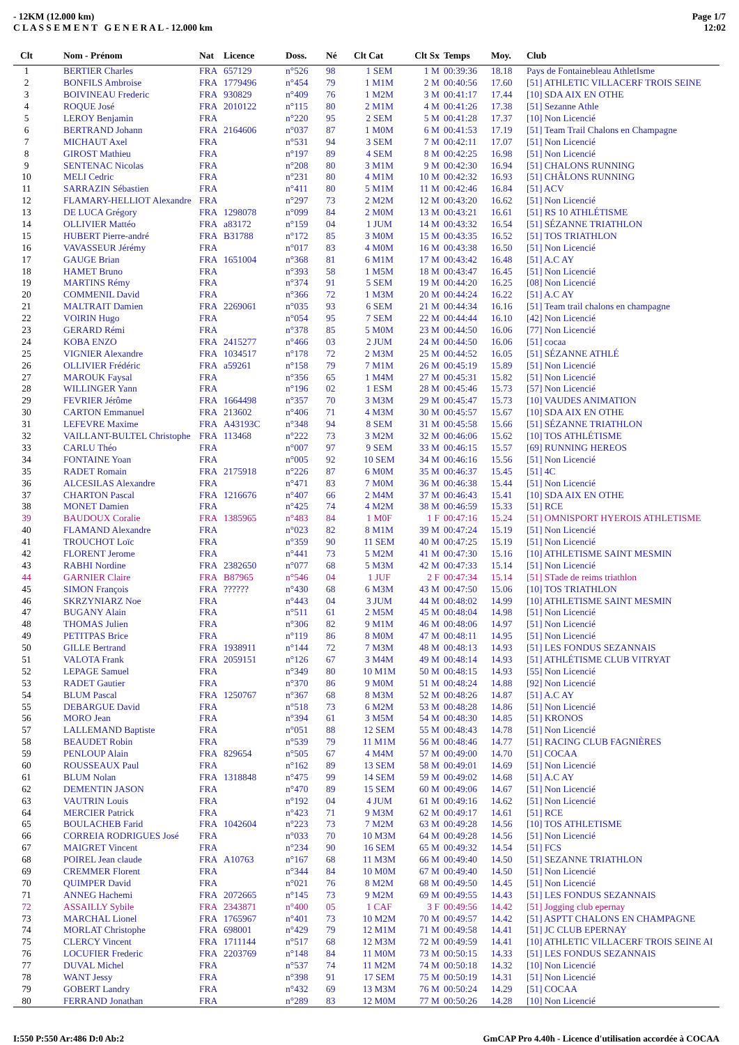- 12KM (12.000 km)
C L A S S E M E N T G E N E R A L - 12.000 km
Page 1/7
12:02
| Clt | Nom - Prénom | Nat | Licence | Doss. | Né | Clt Cat | Clt Sx | Temps | Moy. | Club |
| --- | --- | --- | --- | --- | --- | --- | --- | --- | --- | --- |
| 1 | BERTIER Charles | FRA | 657129 | n°526 | 98 | 1 SEM | 1 M | 00:39:36 | 18.18 | Pays de Fontainebleau AthletIsme |
| 2 | BONFILS Ambroise | FRA | 1779496 | n°454 | 79 | 1 M1M | 2 M | 00:40:56 | 17.60 | [51] ATHLETIC VILLACERF TROIS SEINE |
| 3 | BOIVINEAU Frederic | FRA | 930829 | n°409 | 76 | 1 M2M | 3 M | 00:41:17 | 17.44 | [10] SDA AIX EN OTHE |
| 4 | ROQUE José | FRA | 2010122 | n°115 | 80 | 2 M1M | 4 M | 00:41:26 | 17.38 | [51] Sezanne Athle |
| 5 | LEROY Benjamin | FRA | | n°220 | 95 | 2 SEM | 5 M | 00:41:28 | 17.37 | [10] Non Licencié |
| 6 | BERTRAND Johann | FRA | 2164606 | n°037 | 87 | 1 M0M | 6 M | 00:41:53 | 17.19 | [51] Team Trail Chalons en Champagne |
| 7 | MICHAUT Axel | FRA | | n°531 | 94 | 3 SEM | 7 M | 00:42:11 | 17.07 | [51] Non Licencié |
| 8 | GIROST Mathieu | FRA | | n°197 | 89 | 4 SEM | 8 M | 00:42:25 | 16.98 | [51] Non Licencié |
| 9 | SENTENAC Nicolas | FRA | | n°208 | 80 | 3 M1M | 9 M | 00:42:30 | 16.94 | [51] CHALONS RUNNING |
| 10 | MELI Cedric | FRA | | n°231 | 80 | 4 M1M | 10 M | 00:42:32 | 16.93 | [51] CHÂLONS RUNNING |
| 11 | SARRAZIN Sébastien | FRA | | n°411 | 80 | 5 M1M | 11 M | 00:42:46 | 16.84 | [51] ACV |
| 12 | FLAMARY-HELLIOT Alexandre | FRA | | n°297 | 73 | 2 M2M | 12 M | 00:43:20 | 16.62 | [51] Non Licencié |
| 13 | DE LUCA Grégory | FRA | 1298078 | n°099 | 84 | 2 M0M | 13 M | 00:43:21 | 16.61 | [51] RS 10 ATHLÉTISME |
| 14 | OLLIVIER Mattéo | FRA | a83172 | n°159 | 04 | 1 JUM | 14 M | 00:43:32 | 16.54 | [51] SÉZANNE TRIATHLON |
| 15 | HUBERT Pierre-andré | FRA | B31788 | n°172 | 85 | 3 M0M | 15 M | 00:43:35 | 16.52 | [51] TOS TRIATHLON |
| 16 | VAVASSEUR Jérémy | FRA | | n°017 | 83 | 4 M0M | 16 M | 00:43:38 | 16.50 | [51] Non Licencié |
| 17 | GAUGE Brian | FRA | 1651004 | n°368 | 81 | 6 M1M | 17 M | 00:43:42 | 16.48 | [51] A.C AY |
| 18 | HAMET Bruno | FRA | | n°393 | 58 | 1 M5M | 18 M | 00:43:47 | 16.45 | [51] Non Licencié |
| 19 | MARTINS Rémy | FRA | | n°374 | 91 | 5 SEM | 19 M | 00:44:20 | 16.25 | [08] Non Licencié |
| 20 | COMMENIL David | FRA | | n°366 | 72 | 1 M3M | 20 M | 00:44:24 | 16.22 | [51] A.C AY |
| 21 | MALTRAIT Damien | FRA | 2269061 | n°035 | 93 | 6 SEM | 21 M | 00:44:34 | 16.16 | [51] Team trail chalons en champagne |
| 22 | VOIRIN Hugo | FRA | | n°054 | 95 | 7 SEM | 22 M | 00:44:44 | 16.10 | [42] Non Licencié |
| 23 | GERARD Rémi | FRA | | n°378 | 85 | 5 M0M | 23 M | 00:44:50 | 16.06 | [77] Non Licencié |
| 24 | KOBA ENZO | FRA | 2415277 | n°466 | 03 | 2 JUM | 24 M | 00:44:50 | 16.06 | [51] cocaa |
| 25 | VIGNIER Alexandre | FRA | 1034517 | n°178 | 72 | 2 M3M | 25 M | 00:44:52 | 16.05 | [51] SÉZANNE ATHLÉ |
| 26 | OLLIVIER Frédéric | FRA | a59261 | n°158 | 79 | 7 M1M | 26 M | 00:45:19 | 15.89 | [51] Non Licencié |
| 27 | MAROUK Faysal | FRA | | n°356 | 65 | 1 M4M | 27 M | 00:45:31 | 15.82 | [51] Non Licencié |
| 28 | WILLINGER Yann | FRA | | n°196 | 02 | 1 ESM | 28 M | 00:45:46 | 15.73 | [57] Non Licencié |
| 29 | FEVRIER Jérôme | FRA | 1664498 | n°357 | 70 | 3 M3M | 29 M | 00:45:47 | 15.73 | [10] VAUDES ANIMATION |
| 30 | CARTON Emmanuel | FRA | 213602 | n°406 | 71 | 4 M3M | 30 M | 00:45:57 | 15.67 | [10] SDA AIX EN OTHE |
| 31 | LEFEVRE Maxime | FRA | A43193C | n°348 | 94 | 8 SEM | 31 M | 00:45:58 | 15.66 | [51] SÉZANNE TRIATHLON |
| 32 | VAILLANT-BULTEL Christophe | FRA | 113468 | n°222 | 73 | 3 M2M | 32 M | 00:46:06 | 15.62 | [10] TOS ATHLÉTISME |
| 33 | CARLU Théo | FRA | | n°007 | 97 | 9 SEM | 33 M | 00:46:15 | 15.57 | [69] RUNNING HEREOS |
| 34 | FONTAINE Yoan | FRA | | n°005 | 92 | 10 SEM | 34 M | 00:46:16 | 15.56 | [51] Non Licencié |
| 35 | RADET Romain | FRA | 2175918 | n°226 | 87 | 6 M0M | 35 M | 00:46:37 | 15.45 | [51] 4C |
| 36 | ALCESILAS Alexandre | FRA | | n°471 | 83 | 7 M0M | 36 M | 00:46:38 | 15.44 | [51] Non Licencié |
| 37 | CHARTON Pascal | FRA | 1216676 | n°407 | 66 | 2 M4M | 37 M | 00:46:43 | 15.41 | [10] SDA AIX EN OTHE |
| 38 | MONET Damien | FRA | | n°425 | 74 | 4 M2M | 38 M | 00:46:59 | 15.33 | [51] RCE |
| 39 | BAUDOUX Coralie | FRA | 1385965 | n°483 | 84 | 1 M0F | 1 F | 00:47:16 | 15.24 | [51] OMNISPORT HYEROIS ATHLETISME |
| 40 | FLAMAND Alexandre | FRA | | n°023 | 82 | 8 M1M | 39 M | 00:47:24 | 15.19 | [51] Non Licencié |
| 41 | TROUCHOT Loïc | FRA | | n°359 | 90 | 11 SEM | 40 M | 00:47:25 | 15.19 | [51] Non Licencié |
| 42 | FLORENT Jerome | FRA | | n°441 | 73 | 5 M2M | 41 M | 00:47:30 | 15.16 | [10] ATHLETISME SAINT MESMIN |
| 43 | RABHI Nordine | FRA | 2382650 | n°077 | 68 | 5 M3M | 42 M | 00:47:33 | 15.14 | [51] Non Licencié |
| 44 | GARNIER Claire | FRA | B87965 | n°546 | 04 | 1 JUF | 2 F | 00:47:34 | 15.14 | [51] STade de reims triathlon |
| 45 | SIMON François | FRA | ?????? | n°430 | 68 | 6 M3M | 43 M | 00:47:50 | 15.06 | [10] TOS TRIATHLON |
| 46 | SKRZYNIARZ Noe | FRA | | n°443 | 04 | 3 JUM | 44 M | 00:48:02 | 14.99 | [10] ATHLETISME SAINT MESMIN |
| 47 | BUGANY Alain | FRA | | n°511 | 61 | 2 M5M | 45 M | 00:48:04 | 14.98 | [51] Non Licencié |
| 48 | THOMAS Julien | FRA | | n°306 | 82 | 9 M1M | 46 M | 00:48:06 | 14.97 | [51] Non Licencié |
| 49 | PETITPAS Brice | FRA | | n°119 | 86 | 8 M0M | 47 M | 00:48:11 | 14.95 | [51] Non Licencié |
| 50 | GILLE Bertrand | FRA | 1938911 | n°144 | 72 | 7 M3M | 48 M | 00:48:13 | 14.93 | [51] LES FONDUS SEZANNAIS |
| 51 | VALOTA Frank | FRA | 2059151 | n°126 | 67 | 3 M4M | 49 M | 00:48:14 | 14.93 | [51] ATHLÉTISME CLUB VITRYAT |
| 52 | LEPAGE Samuel | FRA | | n°349 | 80 | 10 M1M | 50 M | 00:48:15 | 14.93 | [55] Non Licencié |
| 53 | RADET Gautier | FRA | | n°370 | 86 | 9 M0M | 51 M | 00:48:24 | 14.88 | [92] Non Licencié |
| 54 | BLUM Pascal | FRA | 1250767 | n°367 | 68 | 8 M3M | 52 M | 00:48:26 | 14.87 | [51] A.C AY |
| 55 | DEBARGUE David | FRA | | n°518 | 73 | 6 M2M | 53 M | 00:48:28 | 14.86 | [51] Non Licencié |
| 56 | MORO Jean | FRA | | n°394 | 61 | 3 M5M | 54 M | 00:48:30 | 14.85 | [51] KRONOS |
| 57 | LALLEMAND Baptiste | FRA | | n°051 | 88 | 12 SEM | 55 M | 00:48:43 | 14.78 | [51] Non Licencié |
| 58 | BEAUDET Robin | FRA | | n°539 | 79 | 11 M1M | 56 M | 00:48:46 | 14.77 | [51] RACING CLUB FAGNIÈRES |
| 59 | PENLOUP Alain | FRA | 829654 | n°505 | 67 | 4 M4M | 57 M | 00:49:00 | 14.70 | [51] COCAA |
| 60 | ROUSSEAUX Paul | FRA | | n°162 | 89 | 13 SEM | 58 M | 00:49:01 | 14.69 | [51] Non Licencié |
| 61 | BLUM Nolan | FRA | 1318848 | n°475 | 99 | 14 SEM | 59 M | 00:49:02 | 14.68 | [51] A.C AY |
| 62 | DEMENTIN JASON | FRA | | n°470 | 89 | 15 SEM | 60 M | 00:49:06 | 14.67 | [51] Non Licencié |
| 63 | VAUTRIN Louis | FRA | | n°192 | 04 | 4 JUM | 61 M | 00:49:16 | 14.62 | [51] Non Licencié |
| 64 | MERCIER Patrick | FRA | | n°423 | 71 | 9 M3M | 62 M | 00:49:17 | 14.61 | [51] RCE |
| 65 | BOULACHEB Farid | FRA | 1042604 | n°223 | 73 | 7 M2M | 63 M | 00:49:28 | 14.56 | [10] TOS ATHLETISME |
| 66 | CORREIA RODRIGUES José | FRA | | n°033 | 70 | 10 M3M | 64 M | 00:49:28 | 14.56 | [51] Non Licencié |
| 67 | MAIGRET Vincent | FRA | | n°234 | 90 | 16 SEM | 65 M | 00:49:32 | 14.54 | [51] FCS |
| 68 | POIREL Jean claude | FRA | A10763 | n°167 | 68 | 11 M3M | 66 M | 00:49:40 | 14.50 | [51] SEZANNE TRIATHLON |
| 69 | CREMMER Florent | FRA | | n°344 | 84 | 10 M0M | 67 M | 00:49:40 | 14.50 | [51] Non Licencié |
| 70 | QUIMPER David | FRA | | n°021 | 76 | 8 M2M | 68 M | 00:49:50 | 14.45 | [51] Non Licencié |
| 71 | ANNEG Hachemi | FRA | 2072665 | n°145 | 73 | 9 M2M | 69 M | 00:49:55 | 14.43 | [51] LES FONDUS SEZANNAIS |
| 72 | ASSAILLY Sybile | FRA | 2343871 | n°400 | 05 | 1 CAF | 3 F | 00:49:56 | 14.42 | [51] Jogging club epernay |
| 73 | MARCHAL Lionel | FRA | 1765967 | n°401 | 73 | 10 M2M | 70 M | 00:49:57 | 14.42 | [51] ASPTT CHALONS EN CHAMPAGNE |
| 74 | MORLAT Christophe | FRA | 698001 | n°429 | 79 | 12 M1M | 71 M | 00:49:58 | 14.41 | [51] JC CLUB EPERNAY |
| 75 | CLERCY Vincent | FRA | 1711144 | n°517 | 68 | 12 M3M | 72 M | 00:49:59 | 14.41 | [10] ATHLETIC VILLACERF TROIS SEINE AI |
| 76 | LOCUFIER Frederic | FRA | 2203769 | n°148 | 84 | 11 M0M | 73 M | 00:50:15 | 14.33 | [51] LES FONDUS SEZANNAIS |
| 77 | DUVAL Michel | FRA | | n°537 | 74 | 11 M2M | 74 M | 00:50:18 | 14.32 | [10] Non Licencié |
| 78 | WANT Jessy | FRA | | n°398 | 91 | 17 SEM | 75 M | 00:50:19 | 14.31 | [51] Non Licencié |
| 79 | GOBERT Landry | FRA | | n°432 | 69 | 13 M3M | 76 M | 00:50:24 | 14.29 | [51] COCAA |
| 80 | FERRAND Jonathan | FRA | | n°289 | 83 | 12 M0M | 77 M | 00:50:26 | 14.28 | [10] Non Licencié |
I:550 P:550 Ar:486 D:0 Ab:2 GmCAP Pro 4.40h - Licence d'utilisation accordée à COCAA